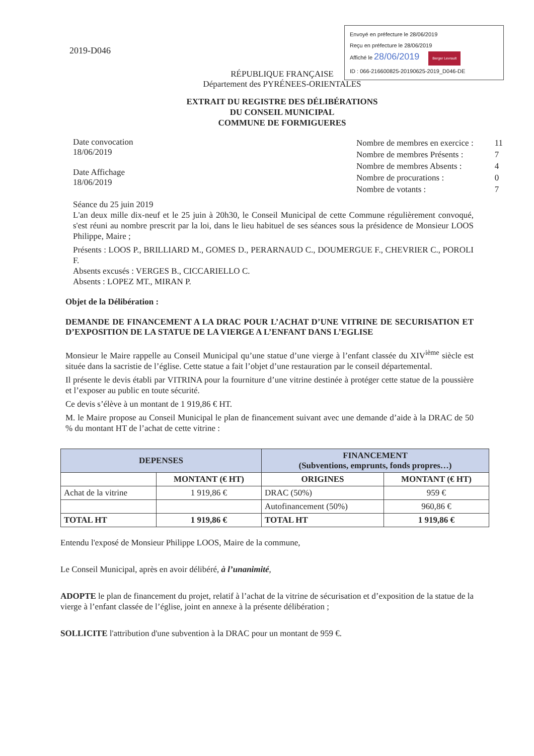2019-D046
Envoyé en préfecture le 28/06/2019
Reçu en préfecture le 28/06/2019
Affiché le 28/06/2019 Berger Levrault
ID : 066-216600825-20190625-2019_D046-DE
RÉPUBLIQUE FRANÇAISE
Département des PYRÉNEES-ORIENTALES
EXTRAIT DU REGISTRE DES DÉLIBÉRATIONS
DU CONSEIL MUNICIPAL
COMMUNE DE FORMIGUERES
Date convocation
18/06/2019
Date Affichage
18/06/2019
| Nombre de membres en exercice : | 11 |
| Nombre de membres Présents : | 7 |
| Nombre de membres Absents : | 4 |
| Nombre de procurations : | 0 |
| Nombre de votants : | 7 |
Séance du 25 juin 2019
L'an deux mille dix-neuf et le 25 juin à 20h30, le Conseil Municipal de cette Commune régulièrement convoqué, s'est réuni au nombre prescrit par la loi, dans le lieu habituel de ses séances sous la présidence de Monsieur LOOS Philippe, Maire ;
Présents : LOOS P., BRILLIARD M., GOMES D., PERARNAUD C., DOUMERGUE F., CHEVRIER C., POROLI F.
Absents excusés : VERGES B., CICCARIELLO C.
Absents : LOPEZ MT., MIRAN P.
Objet de la Délibération :
DEMANDE DE FINANCEMENT A LA DRAC POUR L’ACHAT D’UNE VITRINE DE SECURISATION ET D’EXPOSITION DE LA STATUE DE LA VIERGE A L’ENFANT DANS L’EGLISE
Monsieur le Maire rappelle au Conseil Municipal qu’une statue d’une vierge à l’enfant classée du XIV<sup>ième</sup> siècle est située dans la sacristie de l’église. Cette statue a fait l’objet d’une restauration par le conseil départemental.
Il présente le devis établi par VITRINA pour la fourniture d’une vitrine destinée à protéger cette statue de la poussière et l’exposer au public en toute sécurité.
Ce devis s’élève à un montant de 1 919,86 € HT.
M. le Maire propose au Conseil Municipal le plan de financement suivant avec une demande d’aide à la DRAC de 50 % du montant HT de l’achat de cette vitrine :
| DEPENSES | | FINANCEMENT (Subventions, emprunts, fonds propres…) | |
| --- | --- | --- | --- |
| | MONTANT (€ HT) | ORIGINES | MONTANT (€ HT) |
| Achat de la vitrine | 1 919,86 € | DRAC (50%) | 959 € |
| | | Autofinancement (50%) | 960,86 € |
| TOTAL HT | 1 919,86 € | TOTAL HT | 1 919,86 € |
Entendu l'exposé de Monsieur Philippe LOOS, Maire de la commune,
Le Conseil Municipal, après en avoir délibéré, à l’unanimité,
ADOPTE le plan de financement du projet, relatif à l’achat de la vitrine de sécurisation et d’exposition de la statue de la vierge à l’enfant classée de l’église, joint en annexe à la présente délibération ;
SOLLICITE l'attribution d'une subvention à la DRAC pour un montant de 959 €.